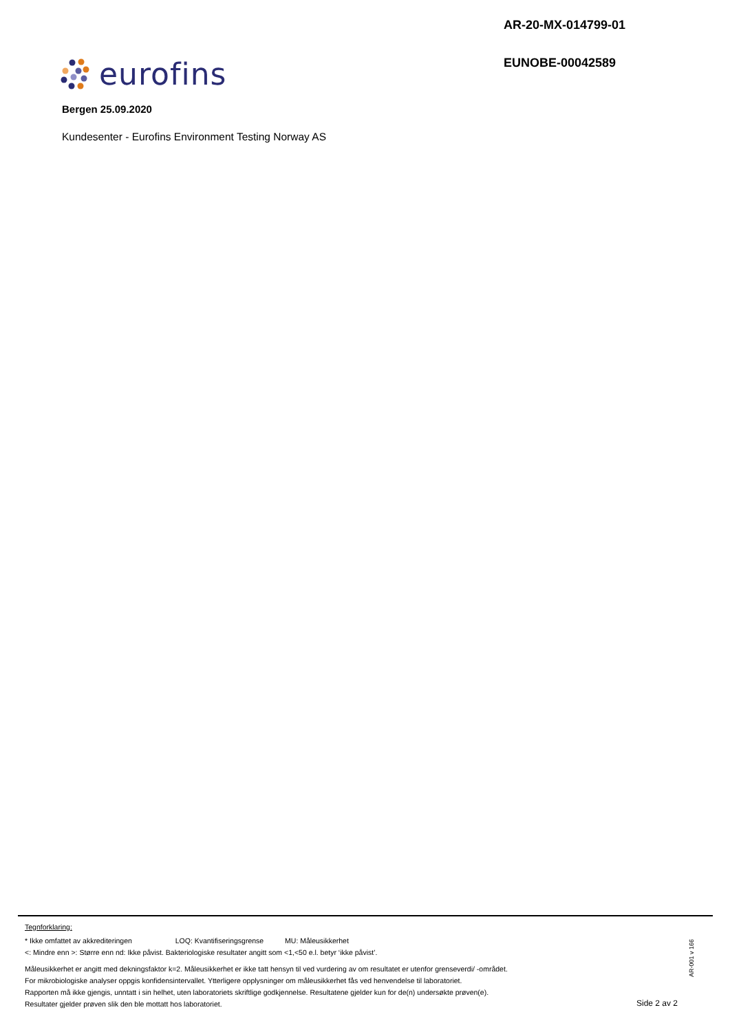AR-20-MX-014799-01
EUNOBE-00042589
eurofins
Bergen 25.09.2020
Kundesenter - Eurofins Environment Testing Norway AS
Tegnforklaring:
* Ikke omfattet av akkrediteringen LOQ: Kvantifiseringsgrense MU: Måleusikkerhet
<: Mindre enn >: Større enn nd: Ikke påvist. Bakteriologiske resultater angitt som <1,<50 e.l. betyr ‘ikke påvist’.
Måleusikkerhet er angitt med dekningsfaktor k=2. Måleusikkerhet er ikke tatt hensyn til ved vurdering av om resultatet er utenfor grenseverdi/ -området.
For mikrobiologiske analyser oppgis konfidensintervallet. Ytterligere opplysninger om måleusikkerhet fås ved henvendelse til laboratoriet.
Rapporten må ikke gjengis, unntatt i sin helhet, uten laboratoriets skriftlige godkjennelse. Resultatene gjelder kun for de(n) undersøkte prøven(e).
Resultater gjelder prøven slik den ble mottatt hos laboratoriet.
AR-001 v 166
Side 2 av 2